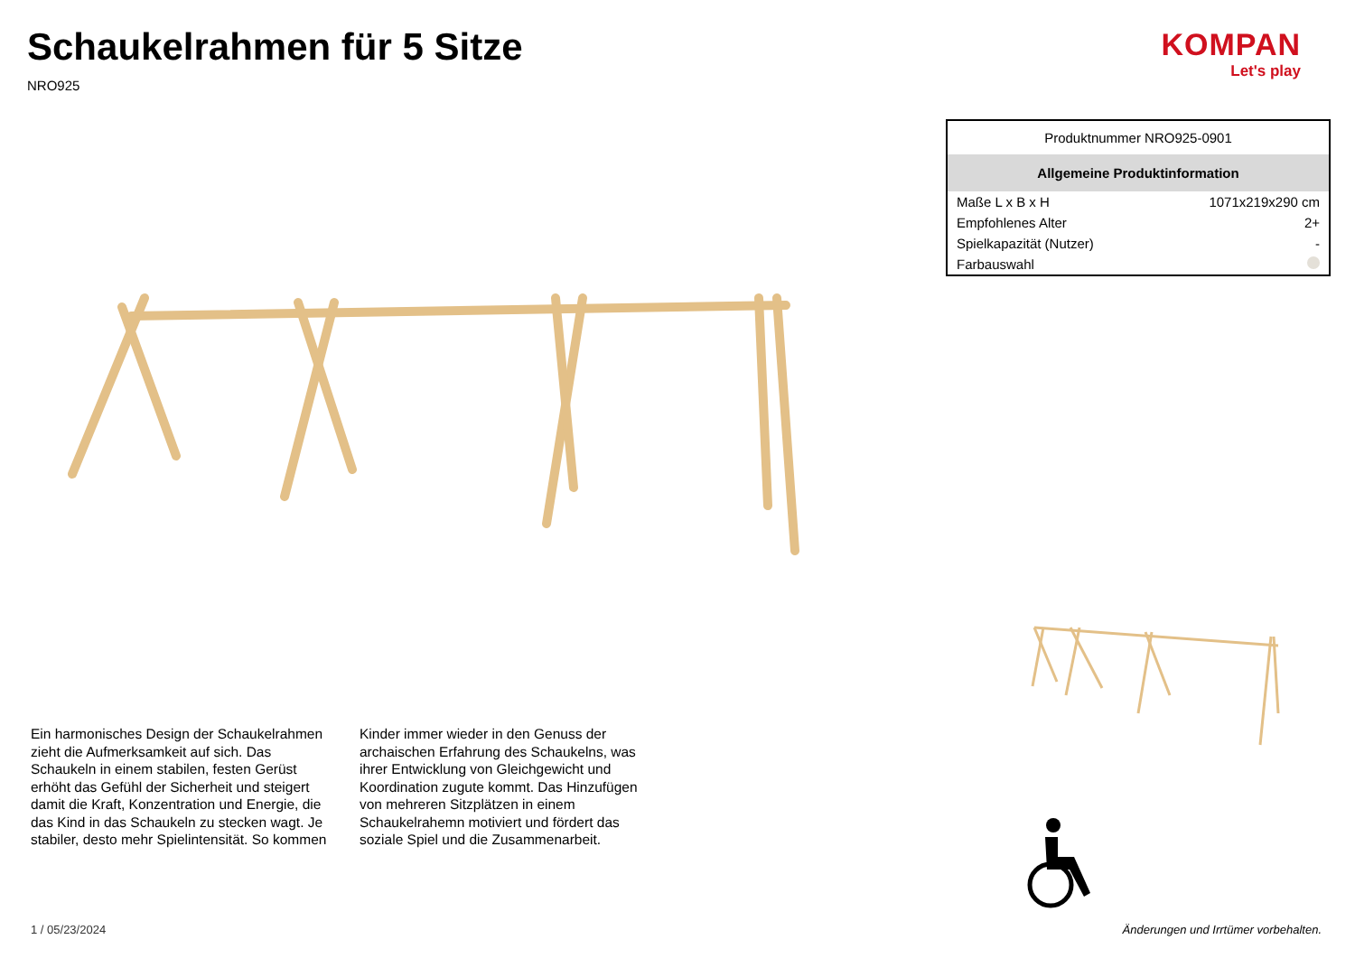Schaukelrahmen für 5 Sitze
NRO925
KOMPAN
Let's play
| Produktnummer NRO925-0901 | |
| Allgemeine Produktinformation | |
| Maße L x B x H | 1071x219x290 cm |
| Empfohlenes Alter | 2+ |
| Spielkapazität (Nutzer) | - |
| Farbauswahl | |
Ein harmonisches Design der Schaukelrahmen zieht die Aufmerksamkeit auf sich. Das Schaukeln in einem stabilen, festen Gerüst erhöht das Gefühl der Sicherheit und steigert damit die Kraft, Konzentration und Energie, die das Kind in das Schaukeln zu stecken wagt. Je stabiler, desto mehr Spielintensität. So kommen Kinder immer wieder in den Genuss der archaischen Erfahrung des Schaukelns, was ihrer Entwicklung von Gleichgewicht und Koordination zugute kommt. Das Hinzufügen von mehreren Sitzplätzen in einem Schaukelrahemn motiviert und fördert das soziale Spiel und die Zusammenarbeit.
1 / 05/23/2024
Änderungen und Irrtümer vorbehalten.